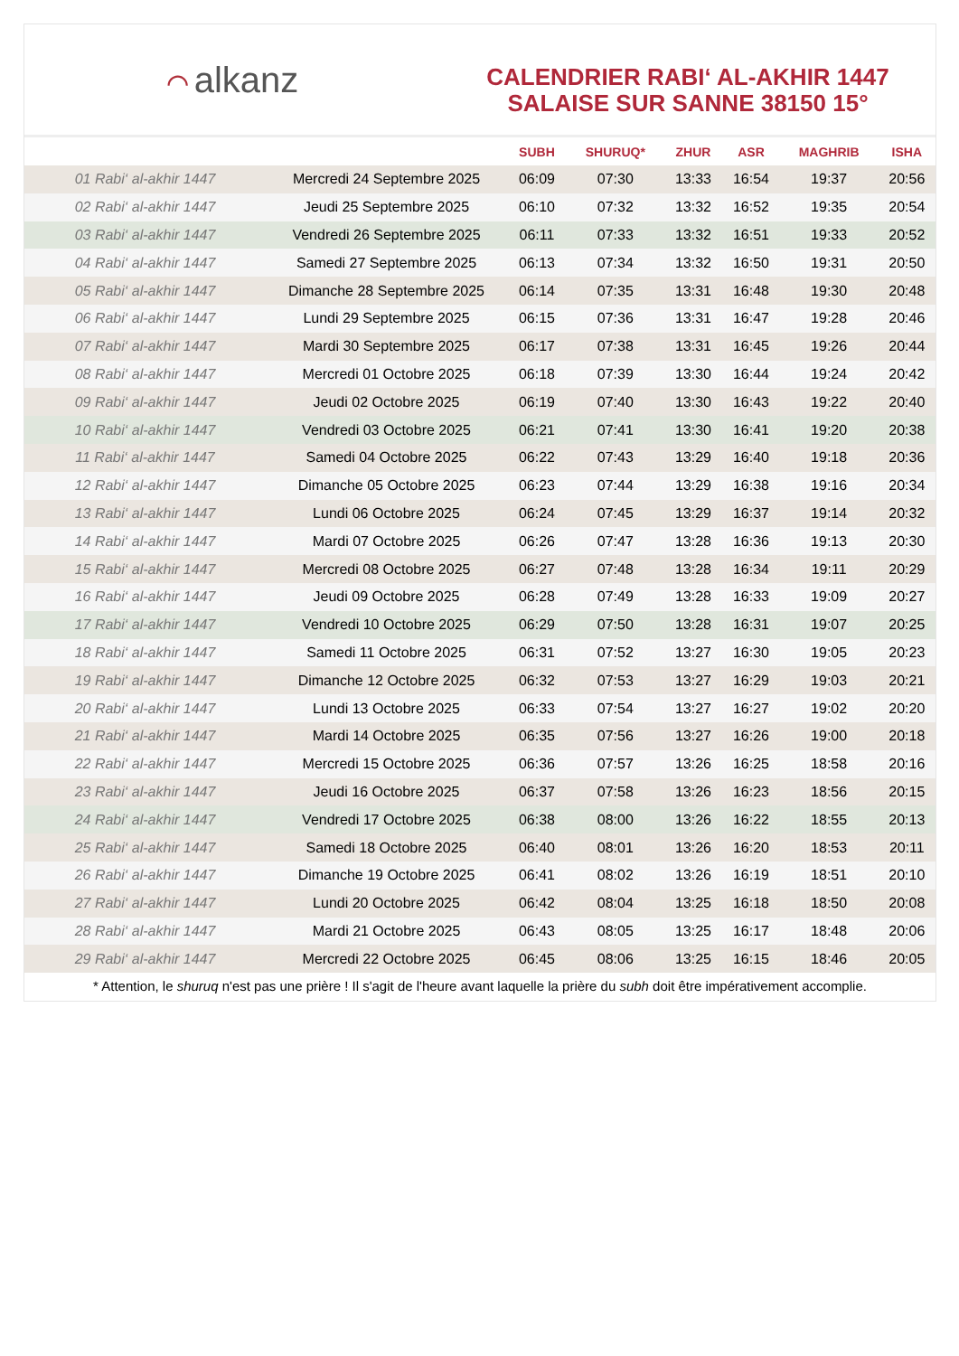⌒ alkanz
CALENDRIER RABI‘ AL-AKHIR 1447
SALAISE SUR SANNE 38150 15°
| | | SUBH | SHURUQ* | ZHUR | ASR | MAGHRIB | ISHA |
| --- | --- | --- | --- | --- | --- | --- | --- |
| 01 Rabi‘ al-akhir 1447 | Mercredi 24 Septembre 2025 | 06:09 | 07:30 | 13:33 | 16:54 | 19:37 | 20:56 |
| 02 Rabi‘ al-akhir 1447 | Jeudi 25 Septembre 2025 | 06:10 | 07:32 | 13:32 | 16:52 | 19:35 | 20:54 |
| 03 Rabi‘ al-akhir 1447 | Vendredi 26 Septembre 2025 | 06:11 | 07:33 | 13:32 | 16:51 | 19:33 | 20:52 |
| 04 Rabi‘ al-akhir 1447 | Samedi 27 Septembre 2025 | 06:13 | 07:34 | 13:32 | 16:50 | 19:31 | 20:50 |
| 05 Rabi‘ al-akhir 1447 | Dimanche 28 Septembre 2025 | 06:14 | 07:35 | 13:31 | 16:48 | 19:30 | 20:48 |
| 06 Rabi‘ al-akhir 1447 | Lundi 29 Septembre 2025 | 06:15 | 07:36 | 13:31 | 16:47 | 19:28 | 20:46 |
| 07 Rabi‘ al-akhir 1447 | Mardi 30 Septembre 2025 | 06:17 | 07:38 | 13:31 | 16:45 | 19:26 | 20:44 |
| 08 Rabi‘ al-akhir 1447 | Mercredi 01 Octobre 2025 | 06:18 | 07:39 | 13:30 | 16:44 | 19:24 | 20:42 |
| 09 Rabi‘ al-akhir 1447 | Jeudi 02 Octobre 2025 | 06:19 | 07:40 | 13:30 | 16:43 | 19:22 | 20:40 |
| 10 Rabi‘ al-akhir 1447 | Vendredi 03 Octobre 2025 | 06:21 | 07:41 | 13:30 | 16:41 | 19:20 | 20:38 |
| 11 Rabi‘ al-akhir 1447 | Samedi 04 Octobre 2025 | 06:22 | 07:43 | 13:29 | 16:40 | 19:18 | 20:36 |
| 12 Rabi‘ al-akhir 1447 | Dimanche 05 Octobre 2025 | 06:23 | 07:44 | 13:29 | 16:38 | 19:16 | 20:34 |
| 13 Rabi‘ al-akhir 1447 | Lundi 06 Octobre 2025 | 06:24 | 07:45 | 13:29 | 16:37 | 19:14 | 20:32 |
| 14 Rabi‘ al-akhir 1447 | Mardi 07 Octobre 2025 | 06:26 | 07:47 | 13:28 | 16:36 | 19:13 | 20:30 |
| 15 Rabi‘ al-akhir 1447 | Mercredi 08 Octobre 2025 | 06:27 | 07:48 | 13:28 | 16:34 | 19:11 | 20:29 |
| 16 Rabi‘ al-akhir 1447 | Jeudi 09 Octobre 2025 | 06:28 | 07:49 | 13:28 | 16:33 | 19:09 | 20:27 |
| 17 Rabi‘ al-akhir 1447 | Vendredi 10 Octobre 2025 | 06:29 | 07:50 | 13:28 | 16:31 | 19:07 | 20:25 |
| 18 Rabi‘ al-akhir 1447 | Samedi 11 Octobre 2025 | 06:31 | 07:52 | 13:27 | 16:30 | 19:05 | 20:23 |
| 19 Rabi‘ al-akhir 1447 | Dimanche 12 Octobre 2025 | 06:32 | 07:53 | 13:27 | 16:29 | 19:03 | 20:21 |
| 20 Rabi‘ al-akhir 1447 | Lundi 13 Octobre 2025 | 06:33 | 07:54 | 13:27 | 16:27 | 19:02 | 20:20 |
| 21 Rabi‘ al-akhir 1447 | Mardi 14 Octobre 2025 | 06:35 | 07:56 | 13:27 | 16:26 | 19:00 | 20:18 |
| 22 Rabi‘ al-akhir 1447 | Mercredi 15 Octobre 2025 | 06:36 | 07:57 | 13:26 | 16:25 | 18:58 | 20:16 |
| 23 Rabi‘ al-akhir 1447 | Jeudi 16 Octobre 2025 | 06:37 | 07:58 | 13:26 | 16:23 | 18:56 | 20:15 |
| 24 Rabi‘ al-akhir 1447 | Vendredi 17 Octobre 2025 | 06:38 | 08:00 | 13:26 | 16:22 | 18:55 | 20:13 |
| 25 Rabi‘ al-akhir 1447 | Samedi 18 Octobre 2025 | 06:40 | 08:01 | 13:26 | 16:20 | 18:53 | 20:11 |
| 26 Rabi‘ al-akhir 1447 | Dimanche 19 Octobre 2025 | 06:41 | 08:02 | 13:26 | 16:19 | 18:51 | 20:10 |
| 27 Rabi‘ al-akhir 1447 | Lundi 20 Octobre 2025 | 06:42 | 08:04 | 13:25 | 16:18 | 18:50 | 20:08 |
| 28 Rabi‘ al-akhir 1447 | Mardi 21 Octobre 2025 | 06:43 | 08:05 | 13:25 | 16:17 | 18:48 | 20:06 |
| 29 Rabi‘ al-akhir 1447 | Mercredi 22 Octobre 2025 | 06:45 | 08:06 | 13:25 | 16:15 | 18:46 | 20:05 |
* Attention, le shuruq n'est pas une prière ! Il s'agit de l'heure avant laquelle la prière du subh doit être impérativement accomplie.